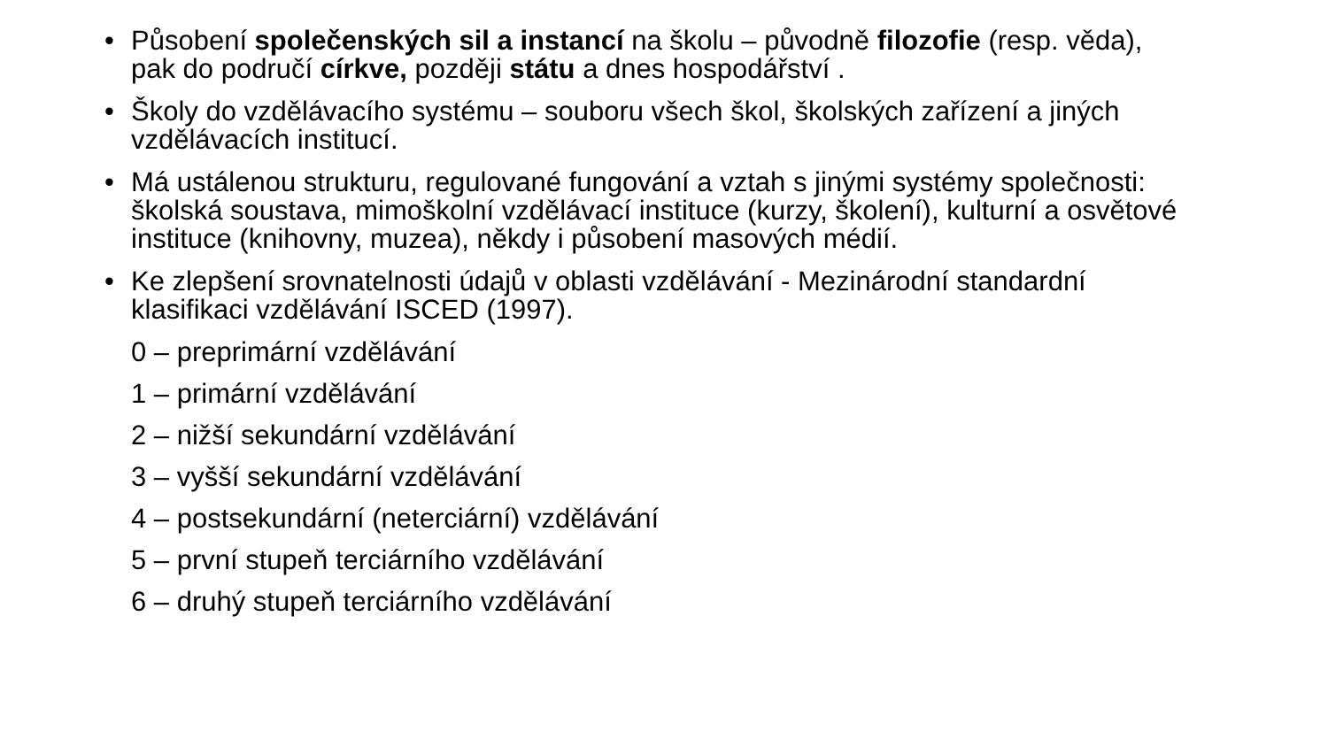• Působení společenských sil a instancí na školu – původně filozofie (resp. věda), pak do područí církve, později státu a dnes hospodářství .
• Školy do vzdělávacího systému – souboru všech škol, školských zařízení a jiných vzdělávacích institucí.
• Má ustálenou strukturu, regulované fungování a vztah s jinými systémy společnosti: školská soustava, mimoškolní vzdělávací instituce (kurzy, školení), kulturní a osvětové instituce (knihovny, muzea), někdy i působení masových médií.
• Ke zlepšení srovnatelnosti údajů v oblasti vzdělávání - Mezinárodní standardní klasifikaci vzdělávání ISCED (1997).
0 – preprimární vzdělávání
1 – primární vzdělávání
2 – nižší sekundární vzdělávání
3 – vyšší sekundární vzdělávání
4 – postsekundární (neterciární) vzdělávání
5 – první stupeň terciárního vzdělávání
6 – druhý stupeň terciárního vzdělávání